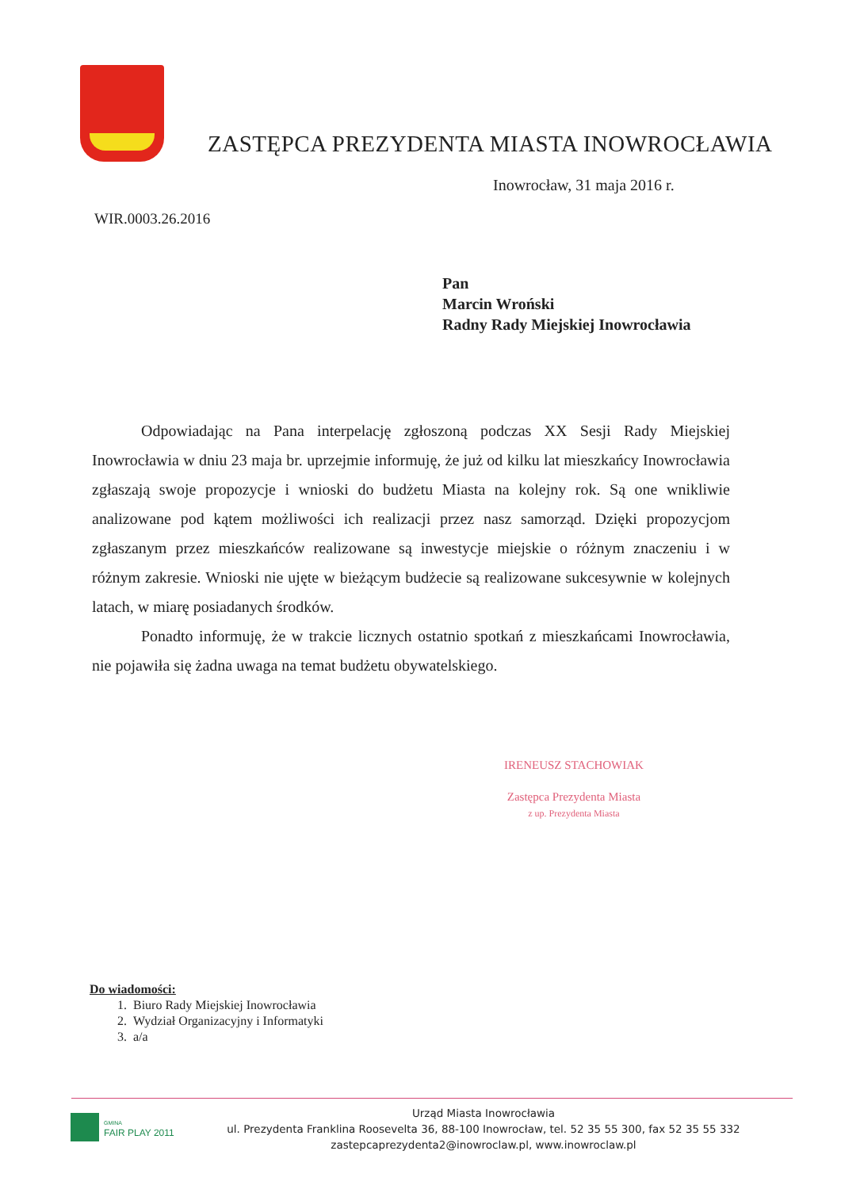ZASTĘPCA PREZYDENTA MIASTA INOWROCŁAWIA
Inowrocław, 31 maja 2016 r.
WIR.0003.26.2016
Pan
Marcin Wroński
Radny Rady Miejskiej Inowrocławia
Odpowiadając na Pana interpelację zgłoszoną podczas XX Sesji Rady Miejskiej Inowrocławia w dniu 23 maja br. uprzejmie informuję, że już od kilku lat mieszkańcy Inowrocławia zgłaszają swoje propozycje i wnioski do budżetu Miasta na kolejny rok. Są one wnikliwie analizowane pod kątem możliwości ich realizacji przez nasz samorząd. Dzięki propozycjom zgłaszanym przez mieszkańców realizowane są inwestycje miejskie o różnym znaczeniu i w różnym zakresie. Wnioski nie ujęte w bieżącym budżecie są realizowane sukcesywnie w kolejnych latach, w miarę posiadanych środków.
Ponadto informuję, że w trakcie licznych ostatnio spotkań z mieszkańcami Inowrocławia, nie pojawiła się żadna uwaga na temat budżetu obywatelskiego.
IRENEUSZ STACHOWIAK
Zastępca Prezydenta Miasta
z up. Prezydenta Miasta
Do wiadomości:
1. Biuro Rady Miejskiej Inowrocławia
2. Wydział Organizacyjny i Informatyki
3. a/a
GMINA
FAIR PLAY 2011
Urząd Miasta Inowrocławia
ul. Prezydenta Franklina Roosevelta 36, 88-100 Inowrocław, tel. 52 35 55 300, fax 52 35 55 332
zastepcaprezydenta2@inowroclaw.pl, www.inowroclaw.pl